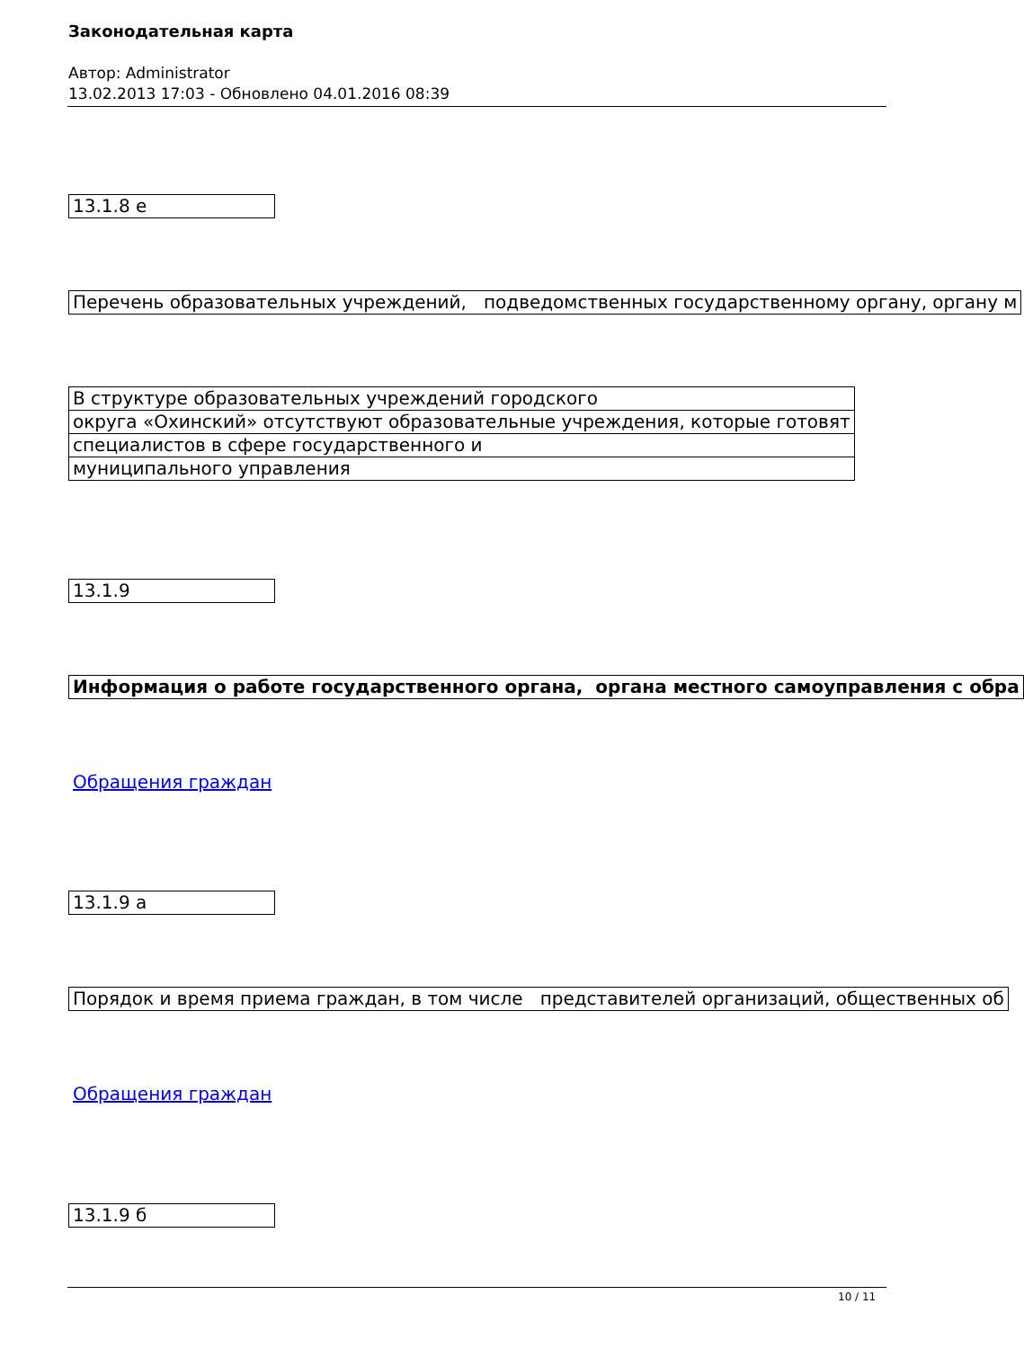Законодательная карта
Автор: Administrator
13.02.2013 17:03 - Обновлено 04.01.2016 08:39
| 13.1.8 е |
| Перечень образовательных учреждений, подведомственных государственному органу, органу м |
| В структуре образовательных учреждений городского |
| округа «Охинский» отсутствуют образовательные учреждения, которые готовят |
| специалистов в сфере государственного и |
| муниципального управления |
| 13.1.9 |
| Информация о работе государственного органа, органа местного самоуправления с обра |
Обращения граждан
| 13.1.9 а |
| Порядок и время приема граждан, в том числе представителей организаций, общественных об |
Обращения граждан
| 13.1.9 б |
10 / 11